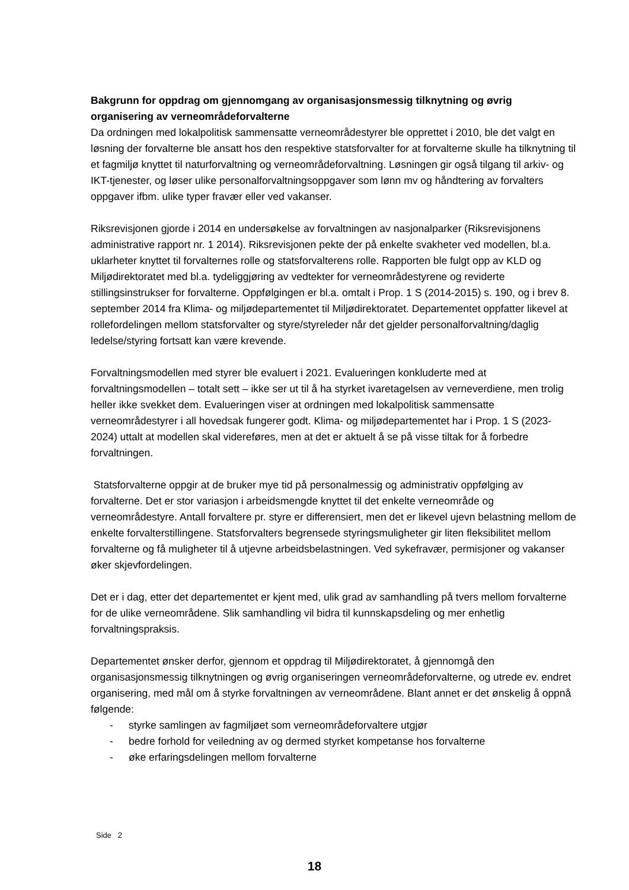Bakgrunn for oppdrag om gjennomgang av organisasjonsmessig tilknytning og øvrig organisering av verneområdeforvalterne
Da ordningen med lokalpolitisk sammensatte verneområdestyrer ble opprettet i 2010, ble det valgt en løsning der forvalterne ble ansatt hos den respektive statsforvalter for at forvalterne skulle ha tilknytning til et fagmiljø knyttet til naturforvaltning og verneområdeforvaltning. Løsningen gir også tilgang til arkiv- og IKT-tjenester, og løser ulike personalforvaltningsoppgaver som lønn mv og håndtering av forvalters oppgaver ifbm. ulike typer fravær eller ved vakanser.
Riksrevisjonen gjorde i 2014 en undersøkelse av forvaltningen av nasjonalparker (Riksrevisjonens administrative rapport nr. 1 2014). Riksrevisjonen pekte der på enkelte svakheter ved modellen, bl.a. uklarheter knyttet til forvalternes rolle og statsforvalterens rolle. Rapporten ble fulgt opp av KLD og Miljødirektoratet med bl.a. tydeliggjøring av vedtekter for verneområdestyrene og reviderte stillingsinstrukser for forvalterne. Oppfølgingen er bl.a. omtalt i Prop. 1 S (2014-2015) s. 190, og i brev 8. september 2014 fra Klima- og miljødepartementet til Miljødirektoratet. Departementet oppfatter likevel at rollefordelingen mellom statsforvalter og styre/styreleder når det gjelder personalforvaltning/daglig ledelse/styring fortsatt kan være krevende.
Forvaltningsmodellen med styrer ble evaluert i 2021. Evalueringen konkluderte med at forvaltningsmodellen – totalt sett – ikke ser ut til å ha styrket ivaretagelsen av verneverdiene, men trolig heller ikke svekket dem. Evalueringen viser at ordningen med lokalpolitisk sammensatte verneområdestyrer i all hovedsak fungerer godt. Klima- og miljødepartementet har i Prop. 1 S (2023-2024) uttalt at modellen skal videreføres, men at det er aktuelt å se på visse tiltak for å forbedre forvaltningen.
Statsforvalterne oppgir at de bruker mye tid på personalmessig og administrativ oppfølging av forvalterne. Det er stor variasjon i arbeidsmengde knyttet til det enkelte verneområde og verneområdestyre. Antall forvaltere pr. styre er differensiert, men det er likevel ujevn belastning mellom de enkelte forvalterstillingene. Statsforvalters begrensede styringsmuligheter gir liten fleksibilitet mellom forvalterne og få muligheter til å utjevne arbeidsbelastningen. Ved sykefravær, permisjoner og vakanser øker skjevfordelingen.
Det er i dag, etter det departementet er kjent med, ulik grad av samhandling på tvers mellom forvalterne for de ulike verneområdene. Slik samhandling vil bidra til kunnskapsdeling og mer enhetlig forvaltningspraksis.
Departementet ønsker derfor, gjennom et oppdrag til Miljødirektoratet, å gjennomgå den organisasjonsmessig tilknytningen og øvrig organiseringen verneområdeforvalterne, og utrede ev. endret organisering, med mål om å styrke forvaltningen av verneområdene. Blant annet er det ønskelig å oppnå følgende:
- styrke samlingen av fagmiljøet som verneområdeforvaltere utgjør
- bedre forhold for veiledning av og dermed styrket kompetanse hos forvalterne
- øke erfaringsdelingen mellom forvalterne
Side 2
18